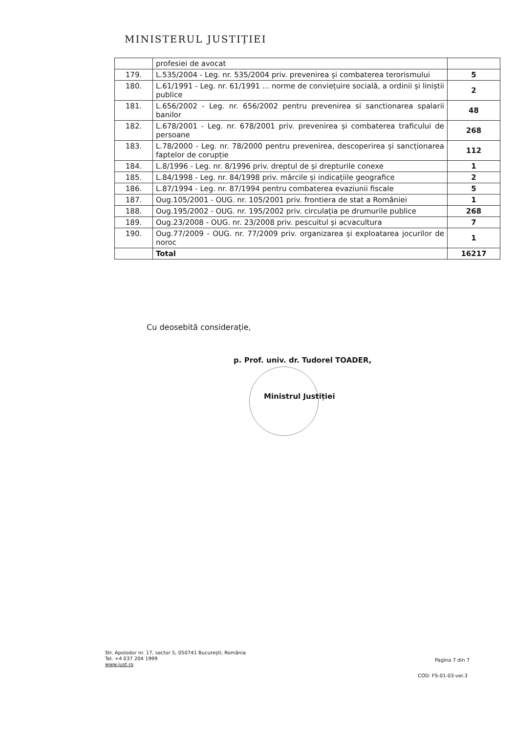MINISTERUL JUSTIȚIEI
| | profesiei de avocat | |
| 179. | L.535/2004 - Leg. nr. 535/2004 priv. prevenirea și combaterea terorismului | 5 |
| 180. | L.61/1991 - Leg. nr. 61/1991 ... norme de conviețuire socială, a ordinii și liniștii publice | 2 |
| 181. | L.656/2002 - Leg. nr. 656/2002 pentru prevenirea si sanctionarea spalarii banilor | 48 |
| 182. | L.678/2001 - Leg. nr. 678/2001 priv. prevenirea și combaterea traficului de persoane | 268 |
| 183. | L.78/2000 - Leg. nr. 78/2000 pentru prevenirea, descoperirea și sancționarea faptelor de corupție | 112 |
| 184. | L.8/1996 - Leg. nr. 8/1996 priv. dreptul de și drepturile conexe | 1 |
| 185. | L.84/1998 - Leg. nr. 84/1998 priv. mărcile și indicațiile geografice | 2 |
| 186. | L.87/1994 - Leg. nr. 87/1994 pentru combaterea evaziunii fiscale | 5 |
| 187. | Oug.105/2001 - OUG. nr. 105/2001 priv. frontiera de stat a României | 1 |
| 188. | Oug.195/2002 - OUG. nr. 195/2002 priv. circulația pe drumurile publice | 268 |
| 189. | Oug.23/2008 - OUG. nr. 23/2008 priv. pescuitul și acvacultura | 7 |
| 190. | Oug.77/2009 - OUG. nr. 77/2009 priv. organizarea și exploatarea jocurilor de noroc | 1 |
| | Total | 16217 |
Cu deosebită considerație,
p. Prof. univ. dr. Tudorel TOADER,
Ministrul Justiției
Str. Apolodor nr. 17, sector 5, 050741 București, România
Tel. +4 037 204 1999
www.just.ro
Pagina 7 din 7
COD: FS-01-03-ver.3